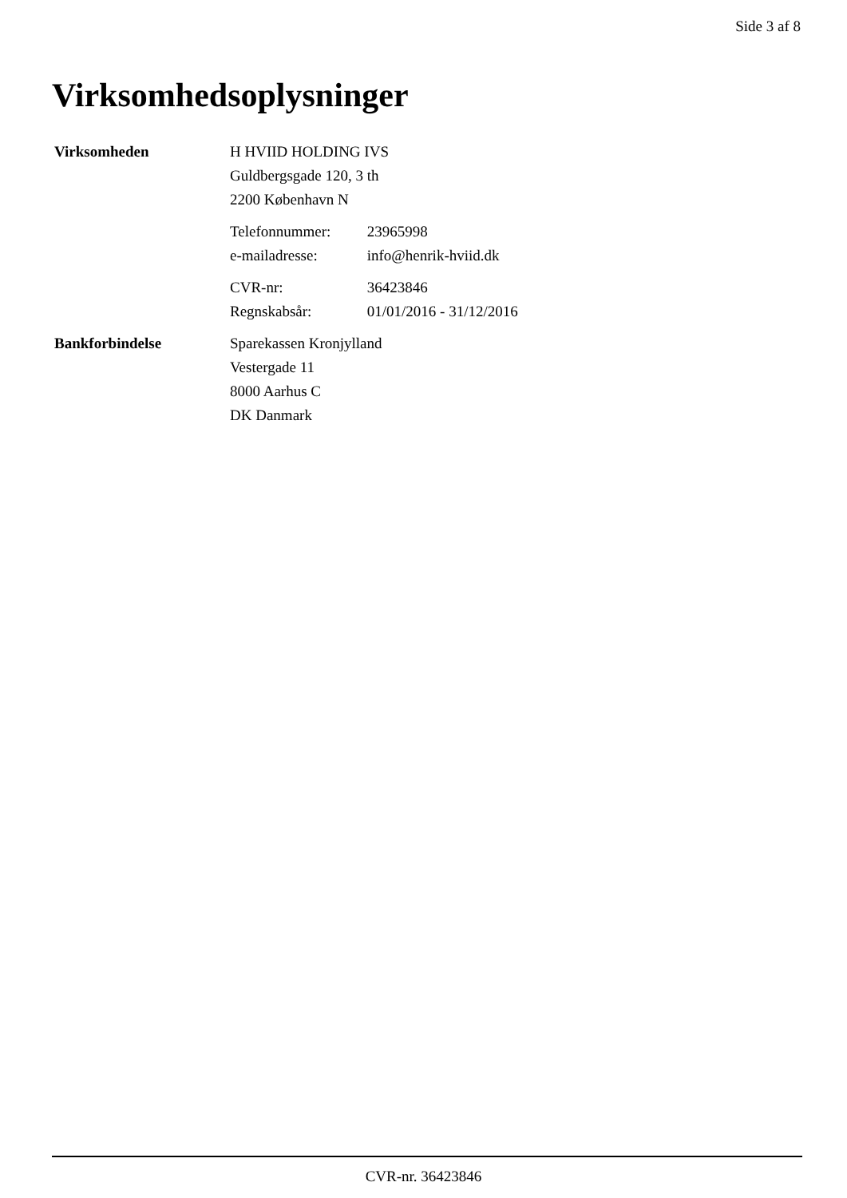Side 3 af 8
Virksomhedsoplysninger
Virksomheden H HVIID HOLDING IVS
Guldbergsgade 120, 3 th
2200 København N
Telefonnummer: 23965998
e-mailadresse: info@henrik-hviid.dk
CVR-nr: 36423846
Regnskabsår: 01/01/2016 - 31/12/2016
Bankforbindelse Sparekassen Kronjylland
Vestergade 11
8000 Aarhus C
DK Danmark
CVR-nr. 36423846